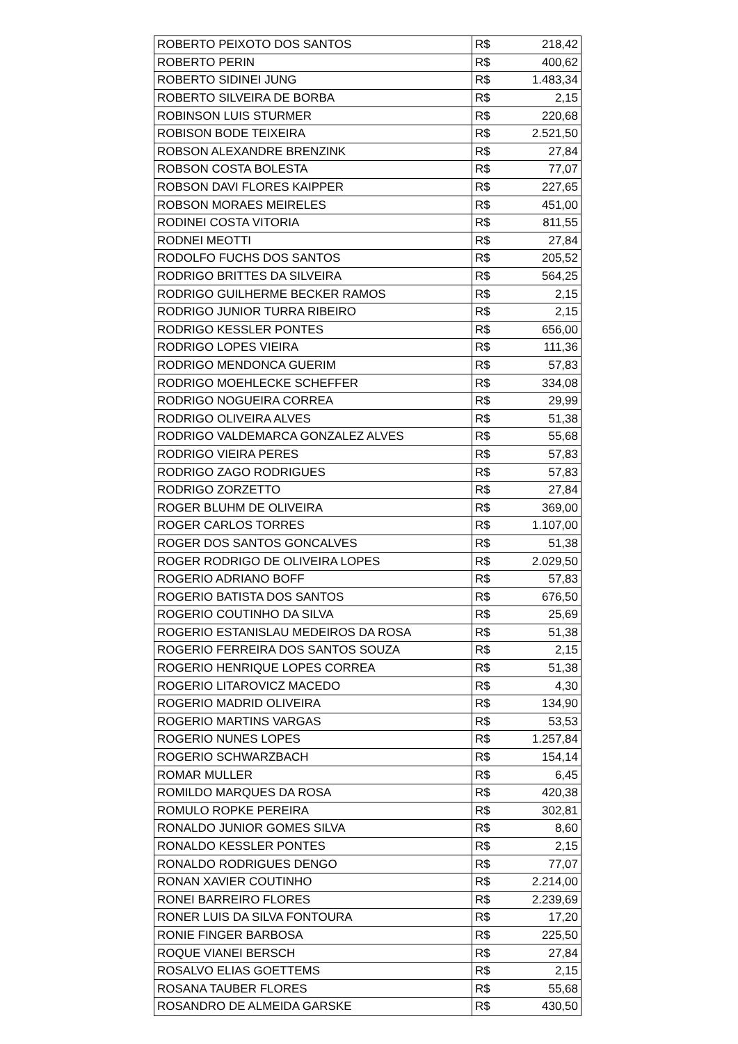| ROBERTO PEIXOTO DOS SANTOS | R$ | 218,42 |
| ROBERTO PERIN | R$ | 400,62 |
| ROBERTO SIDINEI JUNG | R$ | 1.483,34 |
| ROBERTO SILVEIRA DE BORBA | R$ | 2,15 |
| ROBINSON LUIS STURMER | R$ | 220,68 |
| ROBISON BODE TEIXEIRA | R$ | 2.521,50 |
| ROBSON ALEXANDRE BRENZINK | R$ | 27,84 |
| ROBSON COSTA BOLESTA | R$ | 77,07 |
| ROBSON DAVI FLORES KAIPPER | R$ | 227,65 |
| ROBSON MORAES MEIRELES | R$ | 451,00 |
| RODINEI COSTA VITORIA | R$ | 811,55 |
| RODNEI MEOTTI | R$ | 27,84 |
| RODOLFO FUCHS DOS SANTOS | R$ | 205,52 |
| RODRIGO BRITTES DA SILVEIRA | R$ | 564,25 |
| RODRIGO GUILHERME BECKER RAMOS | R$ | 2,15 |
| RODRIGO JUNIOR TURRA RIBEIRO | R$ | 2,15 |
| RODRIGO KESSLER PONTES | R$ | 656,00 |
| RODRIGO LOPES VIEIRA | R$ | 111,36 |
| RODRIGO MENDONCA GUERIM | R$ | 57,83 |
| RODRIGO MOEHLECKE SCHEFFER | R$ | 334,08 |
| RODRIGO NOGUEIRA CORREA | R$ | 29,99 |
| RODRIGO OLIVEIRA ALVES | R$ | 51,38 |
| RODRIGO VALDEMARCA GONZALEZ ALVES | R$ | 55,68 |
| RODRIGO VIEIRA PERES | R$ | 57,83 |
| RODRIGO ZAGO RODRIGUES | R$ | 57,83 |
| RODRIGO ZORZETTO | R$ | 27,84 |
| ROGER BLUHM DE OLIVEIRA | R$ | 369,00 |
| ROGER CARLOS TORRES | R$ | 1.107,00 |
| ROGER DOS SANTOS GONCALVES | R$ | 51,38 |
| ROGER RODRIGO DE OLIVEIRA LOPES | R$ | 2.029,50 |
| ROGERIO ADRIANO BOFF | R$ | 57,83 |
| ROGERIO BATISTA DOS SANTOS | R$ | 676,50 |
| ROGERIO COUTINHO DA SILVA | R$ | 25,69 |
| ROGERIO ESTANISLAU MEDEIROS DA ROSA | R$ | 51,38 |
| ROGERIO FERREIRA DOS SANTOS SOUZA | R$ | 2,15 |
| ROGERIO HENRIQUE LOPES CORREA | R$ | 51,38 |
| ROGERIO LITAROVICZ MACEDO | R$ | 4,30 |
| ROGERIO MADRID OLIVEIRA | R$ | 134,90 |
| ROGERIO MARTINS VARGAS | R$ | 53,53 |
| ROGERIO NUNES LOPES | R$ | 1.257,84 |
| ROGERIO SCHWARZBACH | R$ | 154,14 |
| ROMAR MULLER | R$ | 6,45 |
| ROMILDO MARQUES DA ROSA | R$ | 420,38 |
| ROMULO ROPKE PEREIRA | R$ | 302,81 |
| RONALDO JUNIOR GOMES SILVA | R$ | 8,60 |
| RONALDO KESSLER PONTES | R$ | 2,15 |
| RONALDO RODRIGUES DENGO | R$ | 77,07 |
| RONAN XAVIER COUTINHO | R$ | 2.214,00 |
| RONEI BARREIRO FLORES | R$ | 2.239,69 |
| RONER LUIS DA SILVA FONTOURA | R$ | 17,20 |
| RONIE FINGER BARBOSA | R$ | 225,50 |
| ROQUE VIANEI BERSCH | R$ | 27,84 |
| ROSALVO ELIAS GOETTEMS | R$ | 2,15 |
| ROSANA TAUBER FLORES | R$ | 55,68 |
| ROSANDRO DE ALMEIDA GARSKE | R$ | 430,50 |